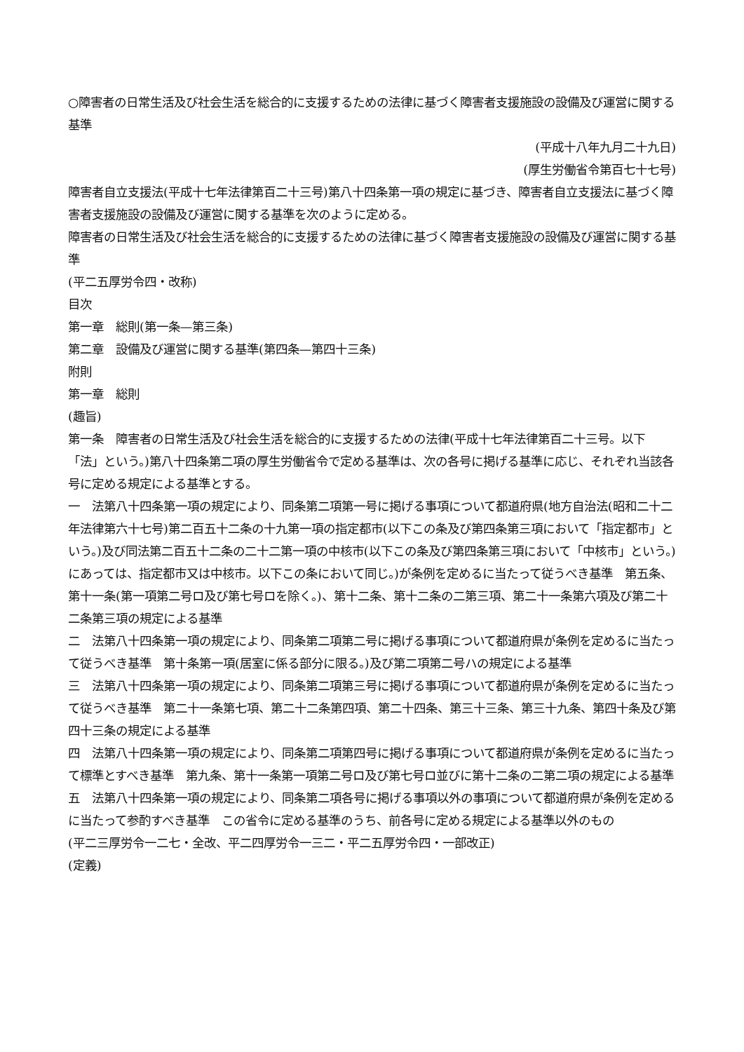○障害者の日常生活及び社会生活を総合的に支援するための法律に基づく障害者支援施設の設備及び運営に関する基準
(平成十八年九月二十九日)
(厚生労働省令第百七十七号)
障害者自立支援法(平成十七年法律第百二十三号)第八十四条第一項の規定に基づき、障害者自立支援法に基づく障害者支援施設の設備及び運営に関する基準を次のように定める。
障害者の日常生活及び社会生活を総合的に支援するための法律に基づく障害者支援施設の設備及び運営に関する基準
(平二五厚労令四・改称)
目次
第一章　総則(第一条—第三条)
第二章　設備及び運営に関する基準(第四条—第四十三条)
附則
第一章　総則
(趣旨)
第一条　障害者の日常生活及び社会生活を総合的に支援するための法律(平成十七年法律第百二十三号。以下「法」という。)第八十四条第二項の厚生労働省令で定める基準は、次の各号に掲げる基準に応じ、それぞれ当該各号に定める規定による基準とする。
一　法第八十四条第一項の規定により、同条第二項第一号に掲げる事項について都道府県(地方自治法(昭和二十二年法律第六十七号)第二百五十二条の十九第一項の指定都市(以下この条及び第四条第三項において「指定都市」という。)及び同法第二百五十二条の二十二第一項の中核市(以下この条及び第四条第三項において「中核市」という。)にあっては、指定都市又は中核市。以下この条において同じ。)が条例を定めるに当たって従うべき基準　第五条、第十一条(第一項第二号ロ及び第七号ロを除く。)、第十二条、第十二条の二第三項、第二十一条第六項及び第二十二条第三項の規定による基準
二　法第八十四条第一項の規定により、同条第二項第二号に掲げる事項について都道府県が条例を定めるに当たって従うべき基準　第十条第一項(居室に係る部分に限る。)及び第二項第二号ハの規定による基準
三　法第八十四条第一項の規定により、同条第二項第三号に掲げる事項について都道府県が条例を定めるに当たって従うべき基準　第二十一条第七項、第二十二条第四項、第二十四条、第三十三条、第三十九条、第四十条及び第四十三条の規定による基準
四　法第八十四条第一項の規定により、同条第二項第四号に掲げる事項について都道府県が条例を定めるに当たって標準とすべき基準　第九条、第十一条第一項第二号ロ及び第七号ロ並びに第十二条の二第二項の規定による基準
五　法第八十四条第一項の規定により、同条第二項各号に掲げる事項以外の事項について都道府県が条例を定めるに当たって参酌すべき基準　この省令に定める基準のうち、前各号に定める規定による基準以外のもの
(平二三厚労令一二七・全改、平二四厚労令一三二・平二五厚労令四・一部改正)
(定義)